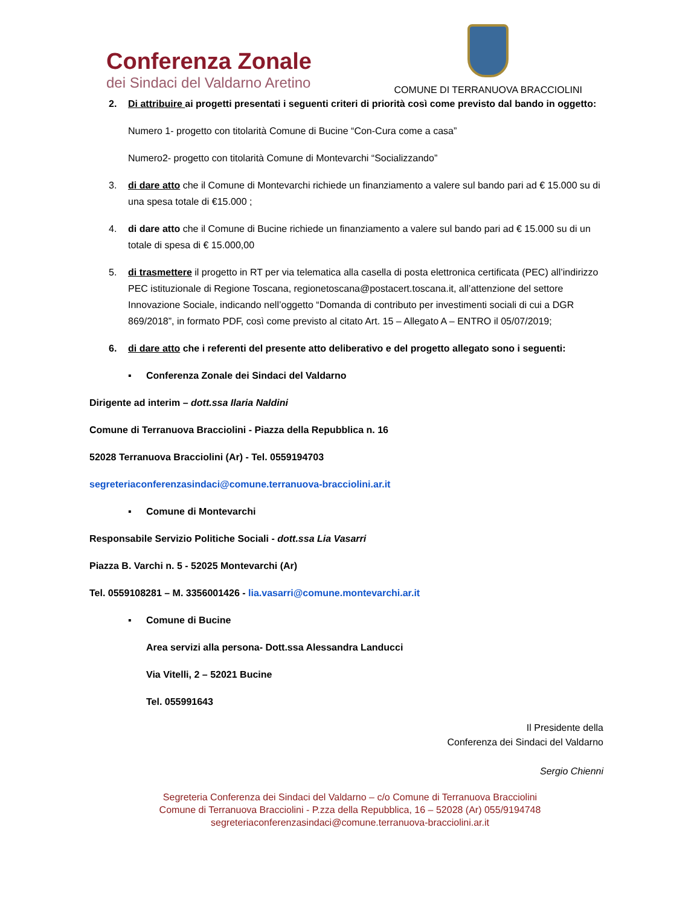Conferenza Zonale
dei Sindaci del Valdarno Aretino
COMUNE DI TERRANUOVA BRACCIOLINI
2. Di attribuire ai progetti presentati i seguenti criteri di priorità così come previsto dal bando in oggetto:
Numero 1- progetto con titolarità Comune di Bucine “Con-Cura come a casa”
Numero2- progetto con titolarità Comune di Montevarchi “Socializzando”
3. di dare atto che il Comune di Montevarchi richiede un finanziamento a valere sul bando pari ad € 15.000 su di una spesa totale di €15.000 ;
4. di dare atto che il Comune di Bucine richiede un finanziamento a valere sul bando pari ad € 15.000 su di un totale di spesa di € 15.000,00
5. di trasmettere il progetto in RT per via telematica alla casella di posta elettronica certificata (PEC) all’indirizzo PEC istituzionale di Regione Toscana, regionetoscana@postacert.toscana.it, all’attenzione del settore Innovazione Sociale, indicando nell’oggetto “Domanda di contributo per investimenti sociali di cui a DGR 869/2018”, in formato PDF, così come previsto al citato Art. 15 – Allegato A – ENTRO il 05/07/2019;
6. di dare atto che i referenti del presente atto deliberativo e del progetto allegato sono i seguenti:
▪ Conferenza Zonale dei Sindaci del Valdarno
Dirigente ad interim – dott.ssa Ilaria Naldini
Comune di Terranuova Bracciolini - Piazza della Repubblica n. 16
52028 Terranuova Bracciolini (Ar) - Tel. 0559194703
segreteriaconferenzasindaci@comune.terranuova-bracciolini.ar.it
▪ Comune di Montevarchi
Responsabile Servizio Politiche Sociali - dott.ssa Lia Vasarri
Piazza B. Varchi n. 5 - 52025 Montevarchi (Ar)
Tel. 0559108281 – M. 3356001426 - lia.vasarri@comune.montevarchi.ar.it
▪ Comune di Bucine
Area servizi alla persona- Dott.ssa Alessandra Landucci
Via Vitelli, 2 – 52021 Bucine
Tel. 055991643
Il Presidente della
Conferenza dei Sindaci del Valdarno
Sergio Chienni
Segreteria Conferenza dei Sindaci del Valdarno – c/o Comune di Terranuova Bracciolini
Comune di Terranuova Bracciolini - P.zza della Repubblica, 16 – 52028 (Ar) 055/9194748
segreteriaconferenzasindaci@comune.terranuova-bracciolini.ar.it